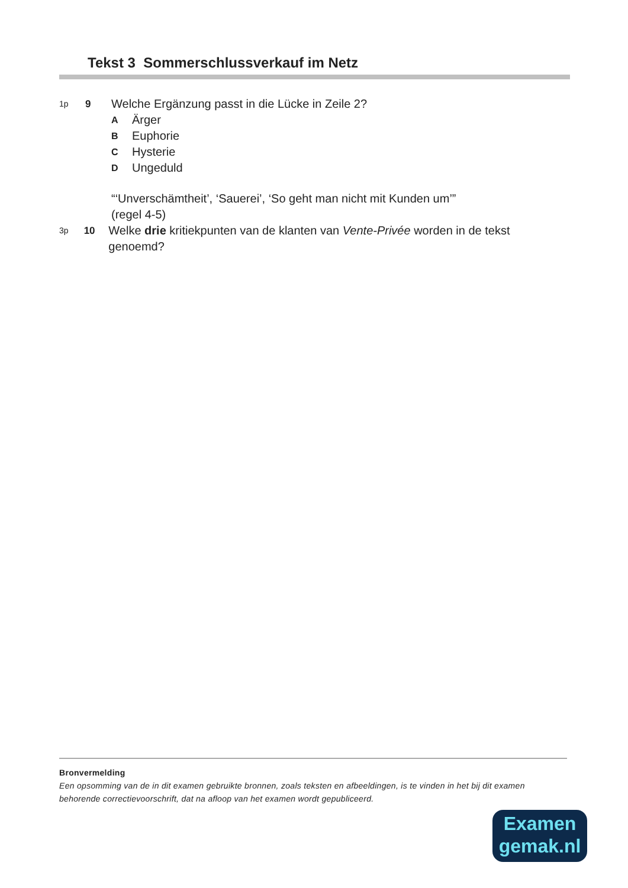Tekst 3 Sommerschlussverkauf im Netz
1p 9
Welche Ergänzung passt in die Lücke in Zeile 2?
A Ärger
B Euphorie
C Hysterie
D Ungeduld
“‘Unverschämtheit’, ‘Sauerei’, ‘So geht man nicht mit Kunden um’”
(regel 4-5)
3p 10
Welke drie kritiekpunten van de klanten van Vente-Privée worden in de tekst genoemd?
Bronvermelding
Een opsomming van de in dit examen gebruikte bronnen, zoals teksten en afbeeldingen, is te vinden in het bij dit examen behorende correctievoorschrift, dat na afloop van het examen wordt gepubliceerd.
Examen
gemak.nl